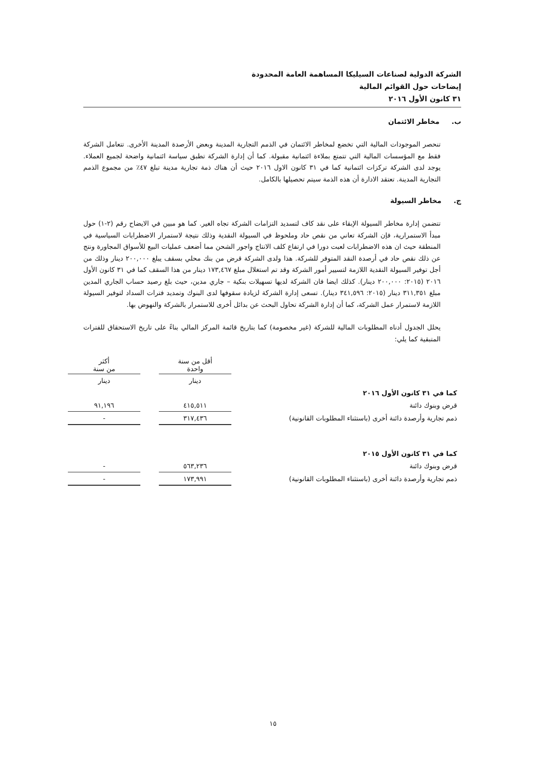الشركة الدولية لصناعات السيليكا المساهمة العامة المحدودة
إيضاحات حول القوائم المالية
٣١ كانون الأول ٢٠١٦
ب. مخاطر الائتمان
تنحصر الموجودات المالية التي تخضع لمخاطر الائتمان في الذمم التجارية المدينة وبعض الأرصدة المدينة الأخرى. تتعامل الشركة فقط مع المؤسسات المالية التي تتمتع بملاءة ائتمانية مقبولة. كما أن إدارة الشركة تطبق سياسة ائتمانية واضحة لجميع العملاء. يوجد لدى الشركة تركزات ائتمانية كما في ٣١ كانون الاول ٢٠١٦ حيث أن هناك ذمة تجارية مدينة تبلغ ٤٧٪ من مجموع الذمم التجارية المدينة. تعتقد الادارة أن هذه الذمة سيتم تحصيلها بالكامل.
ج. مخاطر السيولة
تتضمن إدارة مخاطر السيولة الإبقاء على نقد كاف لتسديد التزامات الشركة تجاه الغير. كما هو مبين في الايضاح رقم (٢-١) حول مبدأ الاستمرارية، فإن الشركة تعاني من نقص حاد وملحوظ في السيولة النقدية وذلك نتيجة لاستمرار الاضطرابات السياسية في المنطقة حيث ان هذه الاضطرابات لعبت دورا في ارتفاع كلف الانتاج واجور الشحن مما أضعف عمليات البيع للأسواق المجاورة ونتج عن ذلك نقص حاد في أرصدة النقد المتوفر للشركة. هذا ولدى الشركة قرض من بنك محلي بسقف يبلغ ٢٠٠,٠٠٠ دينار وذلك من أجل توفير السيولة النقدية اللازمة لتسيير أمور الشركة وقد تم استغلال مبلغ ١٧٣,٤٦٧ دينار من هذا السقف كما في ٣١ كانون الأول ٢٠١٦ (٢٠١٥: ٢٠٠,٠٠٠ دينار). كذلك ايضا فان الشركة لديها تسهيلات بنكية – جاري مدين، حيث بلغ رصيد حساب الجاري المدين مبلغ ٣١١,٣٥١ دينار (٢٠١٥: ٣٤١,٥٩٦ دينار). تسعى إدارة الشركة لزيادة سقوفها لدى البنوك وتمديد فترات السداد لتوفير السيولة اللازمة لاستمرار عمل الشركة، كما أن إدارة الشركة تحاول البحث عن بدائل أخرى للاستمرار بالشركة والنهوض بها.
يحلل الجدول أدناه المطلوبات المالية للشركة (غير مخصومة) كما بتاريخ قائمة المركز المالي بناءً على تاريخ الاستحقاق للفترات المتبقية كما يلي:
| | أقل من سنة واحدة | | أكثر من سنة |
| | دينار | | دينار |
| كما في ٣١ كانون الأول ٢٠١٦ | | | |
| قرض وبنوك دائنة | ٤١٥,٥١١ | | ٩١,١٩٦ |
| ذمم تجارية وأرصدة دائنة أخرى (باستثناء المطلوبات القانونية) | ٣١٧,٤٣٦ | | - |
| كما في ٣١ كانون الأول ٢٠١٥ | | | |
| قرض وبنوك دائنة | ٥٦٣,٢٣٦ | | - |
| ذمم تجارية وأرصدة دائنة أخرى (باستثناء المطلوبات القانونية) | ١٧٣,٩٩١ | | - |
١٥